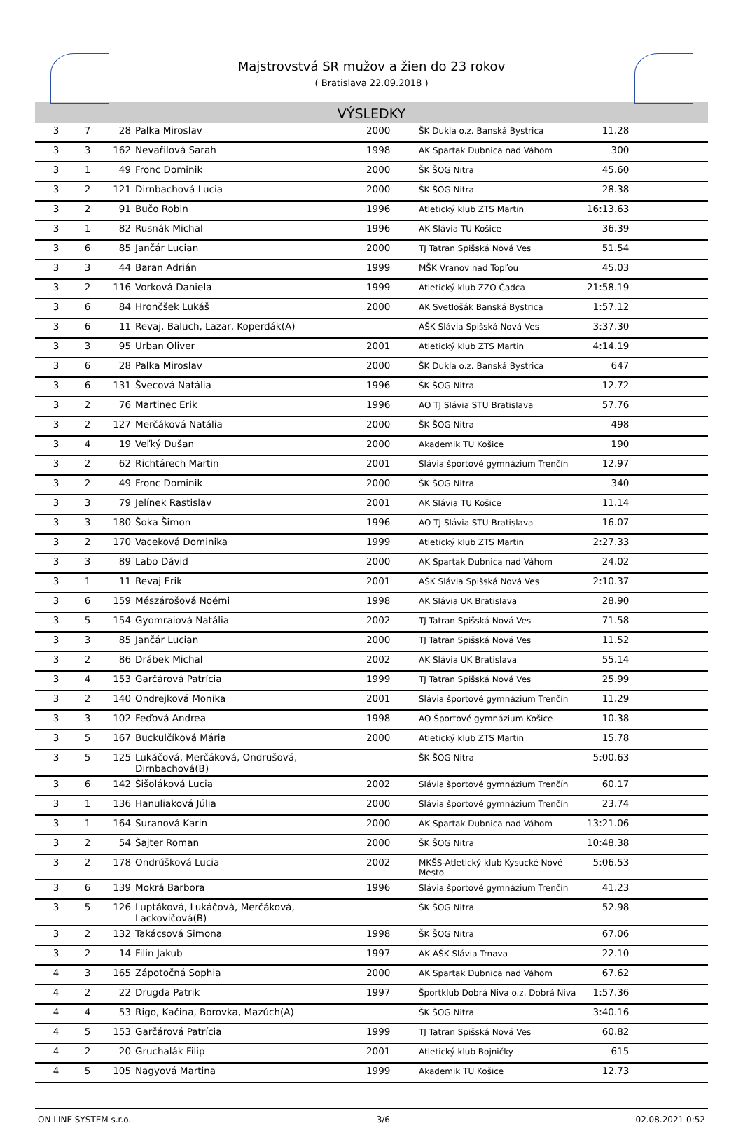Majstrovstvá SR mužov a žien do 23 rokov
( Bratislava 22.09.2018 )
VÝSLEDKY
| 3 | 7 | 28 | Palka Miroslav | 2000 | ŠK Dukla o.z. Banská Bystrica | 11.28 | |
| 3 | 3 | 162 | Nevařilová Sarah | 1998 | AK Spartak Dubnica nad Váhom | 300 | |
| 3 | 1 | 49 | Fronc Dominik | 2000 | ŠK ŠOG Nitra | 45.60 | |
| 3 | 2 | 121 | Dirnbachová Lucia | 2000 | ŠK ŠOG Nitra | 28.38 | |
| 3 | 2 | 91 | Bučo Robin | 1996 | Atletický klub ZTS Martin | 16:13.63 | |
| 3 | 1 | 82 | Rusnák Michal | 1996 | AK Slávia TU Košice | 36.39 | |
| 3 | 6 | 85 | Jančár Lucian | 2000 | TJ Tatran Spišská Nová Ves | 51.54 | |
| 3 | 3 | 44 | Baran Adrián | 1999 | MŠK Vranov nad Topľou | 45.03 | |
| 3 | 2 | 116 | Vorková Daniela | 1999 | Atletický klub ZZO Čadca | 21:58.19 | |
| 3 | 6 | 84 | Hrončšek Lukáš | 2000 | AK Svetlošák Banská Bystrica | 1:57.12 | |
| 3 | 6 | 11 | Revaj, Baluch, Lazar, Koperdák(A) | | AŠK Slávia Spišská Nová Ves | 3:37.30 | |
| 3 | 3 | 95 | Urban Oliver | 2001 | Atletický klub ZTS Martin | 4:14.19 | |
| 3 | 6 | 28 | Palka Miroslav | 2000 | ŠK Dukla o.z. Banská Bystrica | 647 | |
| 3 | 6 | 131 | Švecová Natália | 1996 | ŠK ŠOG Nitra | 12.72 | |
| 3 | 2 | 76 | Martinec Erik | 1996 | AO TJ Slávia STU Bratislava | 57.76 | |
| 3 | 2 | 127 | Merčáková Natália | 2000 | ŠK ŠOG Nitra | 498 | |
| 3 | 4 | 19 | Veľký Dušan | 2000 | Akademik TU Košice | 190 | |
| 3 | 2 | 62 | Richtárech Martin | 2001 | Slávia športové gymnázium Trenčín | 12.97 | |
| 3 | 2 | 49 | Fronc Dominik | 2000 | ŠK ŠOG Nitra | 340 | |
| 3 | 3 | 79 | Jelínek Rastislav | 2001 | AK Slávia TU Košice | 11.14 | |
| 3 | 3 | 180 | Šoka Šimon | 1996 | AO TJ Slávia STU Bratislava | 16.07 | |
| 3 | 2 | 170 | Vaceková Dominika | 1999 | Atletický klub ZTS Martin | 2:27.33 | |
| 3 | 3 | 89 | Labo Dávid | 2000 | AK Spartak Dubnica nad Váhom | 24.02 | |
| 3 | 1 | 11 | Revaj Erik | 2001 | AŠK Slávia Spišská Nová Ves | 2:10.37 | |
| 3 | 6 | 159 | Mészárošová Noémi | 1998 | AK Slávia UK Bratislava | 28.90 | |
| 3 | 5 | 154 | Gyomraiová Natália | 2002 | TJ Tatran Spišská Nová Ves | 71.58 | |
| 3 | 3 | 85 | Jančár Lucian | 2000 | TJ Tatran Spišská Nová Ves | 11.52 | |
| 3 | 2 | 86 | Drábek Michal | 2002 | AK Slávia UK Bratislava | 55.14 | |
| 3 | 4 | 153 | Garčárová Patrícia | 1999 | TJ Tatran Spišská Nová Ves | 25.99 | |
| 3 | 2 | 140 | Ondrejková Monika | 2001 | Slávia športové gymnázium Trenčín | 11.29 | |
| 3 | 3 | 102 | Feďová Andrea | 1998 | AO Športové gymnázium Košice | 10.38 | |
| 3 | 5 | 167 | Buckulčíková Mária | 2000 | Atletický klub ZTS Martin | 15.78 | |
| 3 | 5 | 125 | Lukáčová, Merčáková, Ondrušová, Dirnbachová(B) | | ŠK ŠOG Nitra | 5:00.63 | |
| 3 | 6 | 142 | Šišoláková Lucia | 2002 | Slávia športové gymnázium Trenčín | 60.17 | |
| 3 | 1 | 136 | Hanuliaková Júlia | 2000 | Slávia športové gymnázium Trenčín | 23.74 | |
| 3 | 1 | 164 | Suranová Karin | 2000 | AK Spartak Dubnica nad Váhom | 13:21.06 | |
| 3 | 2 | 54 | Šajter Roman | 2000 | ŠK ŠOG Nitra | 10:48.38 | |
| 3 | 2 | 178 | Ondrúšková Lucia | 2002 | MKŠS-Atletický klub Kysucké Nové Mesto | 5:06.53 | |
| 3 | 6 | 139 | Mokrá Barbora | 1996 | Slávia športové gymnázium Trenčín | 41.23 | |
| 3 | 5 | 126 | Luptáková, Lukáčová, Merčáková, Lackovičová(B) | | ŠK ŠOG Nitra | 52.98 | |
| 3 | 2 | 132 | Takácsová Simona | 1998 | ŠK ŠOG Nitra | 67.06 | |
| 3 | 2 | 14 | Filin Jakub | 1997 | AK AŠK Slávia Trnava | 22.10 | |
| 4 | 3 | 165 | Zápotočná Sophia | 2000 | AK Spartak Dubnica nad Váhom | 67.62 | |
| 4 | 2 | 22 | Drugda Patrik | 1997 | Športklub Dobrá Niva o.z. Dobrá Niva | 1:57.36 | |
| 4 | 4 | 53 | Rigo, Kačina, Borovka, Mazúch(A) | | ŠK ŠOG Nitra | 3:40.16 | |
| 4 | 5 | 153 | Garčárová Patrícia | 1999 | TJ Tatran Spišská Nová Ves | 60.82 | |
| 4 | 2 | 20 | Gruchalák Filip | 2001 | Atletický klub Bojničky | 615 | |
| 4 | 5 | 105 | Nagyová Martina | 1999 | Akademik TU Košice | 12.73 | |
ON LINE SYSTEM s.r.o. 3/6 02.08.2021 0:52